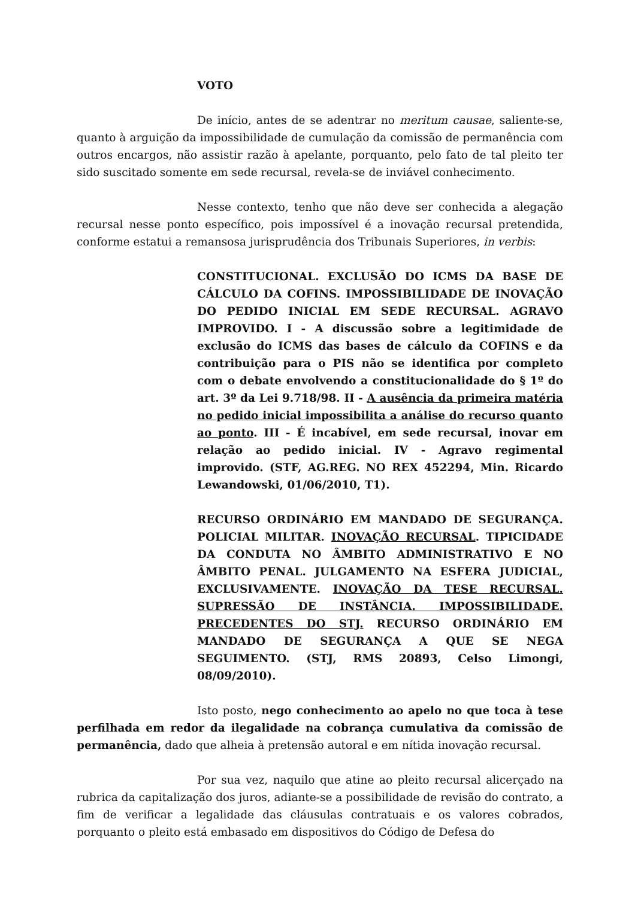VOTO
De início, antes de se adentrar no meritum causae, saliente-se, quanto à arguição da impossibilidade de cumulação da comissão de permanência com outros encargos, não assistir razão à apelante, porquanto, pelo fato de tal pleito ter sido suscitado somente em sede recursal, revela-se de inviável conhecimento.
Nesse contexto, tenho que não deve ser conhecida a alegação recursal nesse ponto específico, pois impossível é a inovação recursal pretendida, conforme estatui a remansosa jurisprudência dos Tribunais Superiores, in verbis:
CONSTITUCIONAL. EXCLUSÃO DO ICMS DA BASE DE CÁLCULO DA COFINS. IMPOSSIBILIDADE DE INOVAÇÃO DO PEDIDO INICIAL EM SEDE RECURSAL. AGRAVO IMPROVIDO. I - A discussão sobre a legitimidade de exclusão do ICMS das bases de cálculo da COFINS e da contribuição para o PIS não se identifica por completo com o debate envolvendo a constitucionalidade do § 1º do art. 3º da Lei 9.718/98. II - A ausência da primeira matéria no pedido inicial impossibilita a análise do recurso quanto ao ponto. III - É incabível, em sede recursal, inovar em relação ao pedido inicial. IV - Agravo regimental improvido. (STF, AG.REG. NO REX 452294, Min. Ricardo Lewandowski, 01/06/2010, T1).
RECURSO ORDINÁRIO EM MANDADO DE SEGURANÇA. POLICIAL MILITAR. INOVAÇÃO RECURSAL. TIPICIDADE DA CONDUTA NO ÂMBITO ADMINISTRATIVO E NO ÂMBITO PENAL. JULGAMENTO NA ESFERA JUDICIAL, EXCLUSIVAMENTE. INOVAÇÃO DA TESE RECURSAL. SUPRESSÃO DE INSTÂNCIA. IMPOSSIBILIDADE. PRECEDENTES DO STJ. RECURSO ORDINÁRIO EM MANDADO DE SEGURANÇA A QUE SE NEGA SEGUIMENTO. (STJ, RMS 20893, Celso Limongi, 08/09/2010).
Isto posto, nego conhecimento ao apelo no que toca à tese perfilhada em redor da ilegalidade na cobrança cumulativa da comissão de permanência, dado que alheia à pretensão autoral e em nítida inovação recursal.
Por sua vez, naquilo que atine ao pleito recursal alicerçado na rubrica da capitalização dos juros, adiante-se a possibilidade de revisão do contrato, a fim de verificar a legalidade das cláusulas contratuais e os valores cobrados, porquanto o pleito está embasado em dispositivos do Código de Defesa do